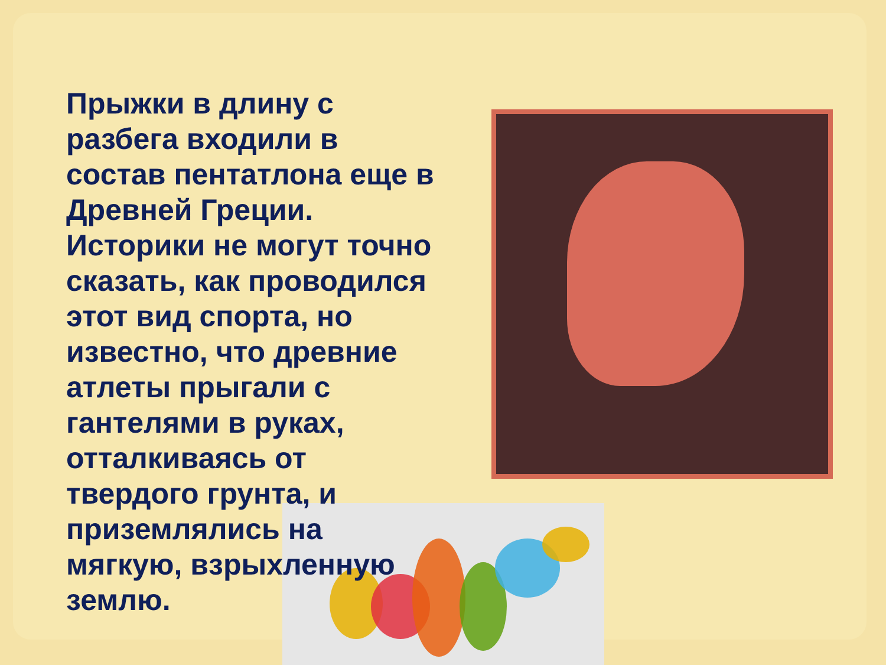Прыжки в длину с разбега входили в состав пентатлона еще в Древней Греции. Историки не могут точно сказать, как проводился этот вид спорта, но известно, что древние атлеты прыгали с гантелями в руках, отталкиваясь от твердого грунта, и приземлялись на мягкую, взрыхленную землю.